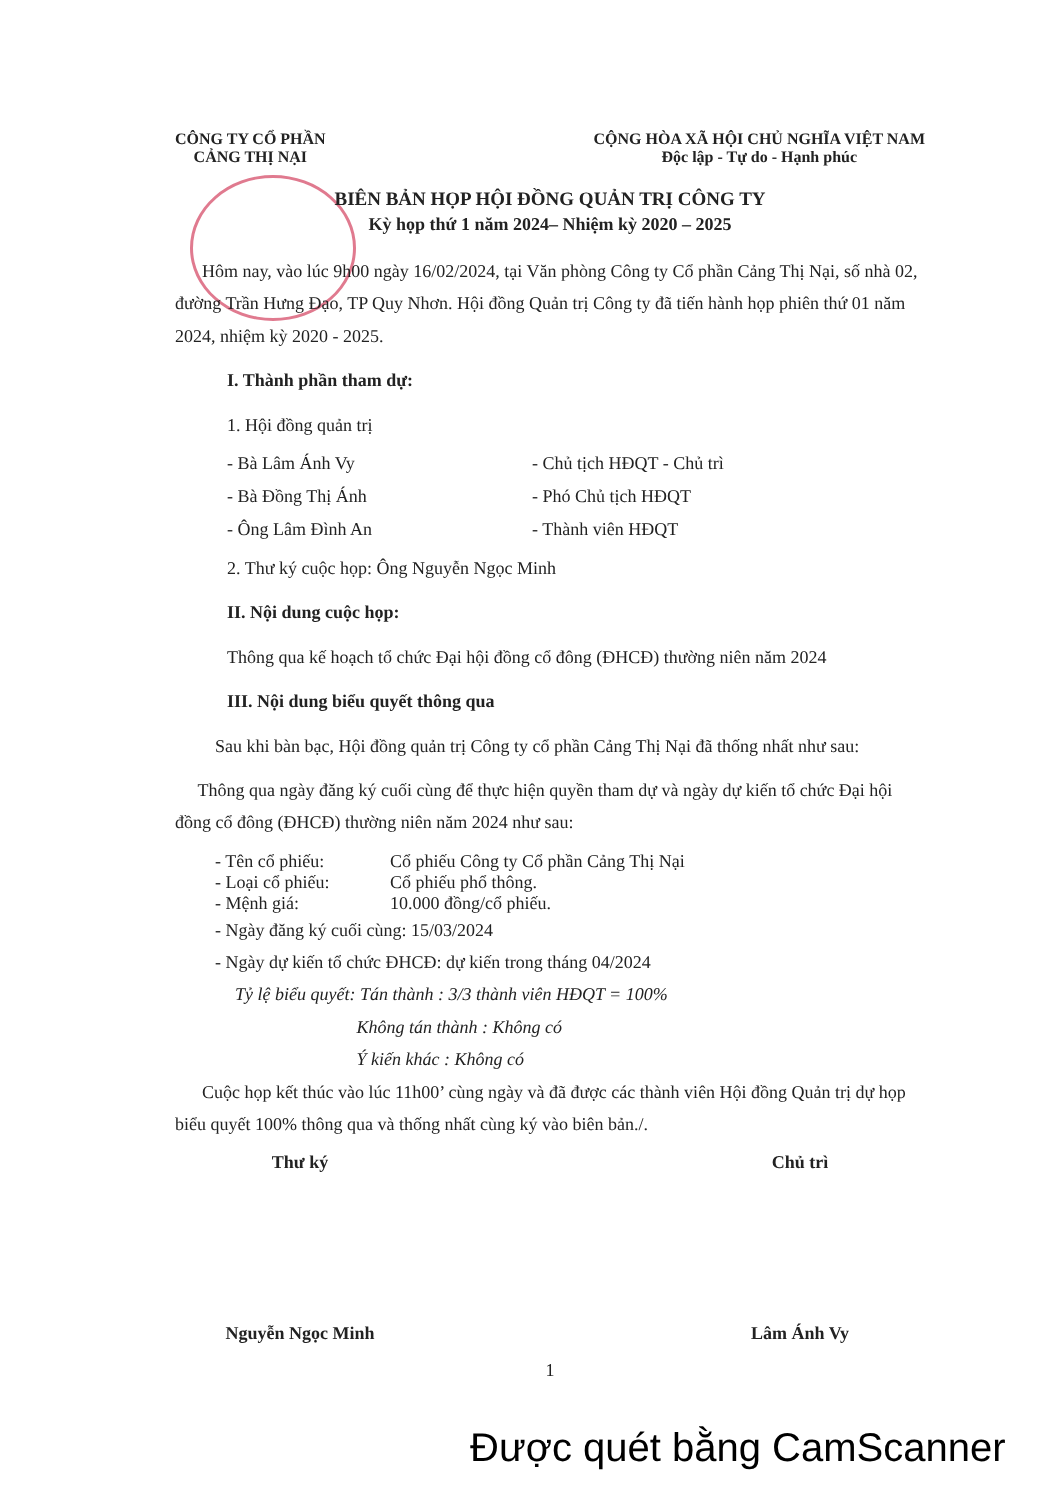CÔNG TY CỔ PHẦN
CẢNG THỊ NẠI
CỘNG HÒA XÃ HỘI CHỦ NGHĨA VIỆT NAM
Độc lập - Tự do - Hạnh phúc
BIÊN BẢN HỌP HỘI ĐỒNG QUẢN TRỊ CÔNG TY
Kỳ họp thứ 1 năm 2024– Nhiệm kỳ 2020 – 2025
Hôm nay, vào lúc 9h00 ngày 16/02/2024, tại Văn phòng Công ty Cổ phần Cảng Thị Nại, số nhà 02, đường Trần Hưng Đạo, TP Quy Nhơn. Hội đồng Quản trị Công ty đã tiến hành họp phiên thứ 01 năm 2024, nhiệm kỳ 2020 - 2025.
I. Thành phần tham dự:
1. Hội đồng quản trị
- Bà Lâm Ánh Vy - Chủ tịch HĐQT - Chủ trì
- Bà Đồng Thị Ánh - Phó Chủ tịch HĐQT
- Ông Lâm Đình An - Thành viên HĐQT
2. Thư ký cuộc họp: Ông Nguyễn Ngọc Minh
II. Nội dung cuộc họp:
Thông qua kế hoạch tổ chức Đại hội đồng cổ đông (ĐHCĐ) thường niên năm 2024
III. Nội dung biểu quyết thông qua
Sau khi bàn bạc, Hội đồng quản trị Công ty cổ phần Cảng Thị Nại đã thống nhất như sau:
Thông qua ngày đăng ký cuối cùng để thực hiện quyền tham dự và ngày dự kiến tổ chức Đại hội đồng cổ đông (ĐHCĐ) thường niên năm 2024 như sau:
- Tên cổ phiếu: Cổ phiếu Công ty Cổ phần Cảng Thị Nại
- Loại cổ phiếu: Cổ phiếu phổ thông.
- Mệnh giá: 10.000 đồng/cổ phiếu.
- Ngày đăng ký cuối cùng: 15/03/2024
- Ngày dự kiến tổ chức ĐHCĐ: dự kiến trong tháng 04/2024
Tỷ lệ biểu quyết: Tán thành : 3/3 thành viên HĐQT = 100%
Không tán thành : Không có
Ý kiến khác : Không có
Cuộc họp kết thúc vào lúc 11h00’ cùng ngày và đã được các thành viên Hội đồng Quản trị dự họp biểu quyết 100% thông qua và thống nhất cùng ký vào biên bản./.
Thư ký Chủ trì
Nguyễn Ngọc Minh Lâm Ánh Vy
1
Được quét bằng CamScanner